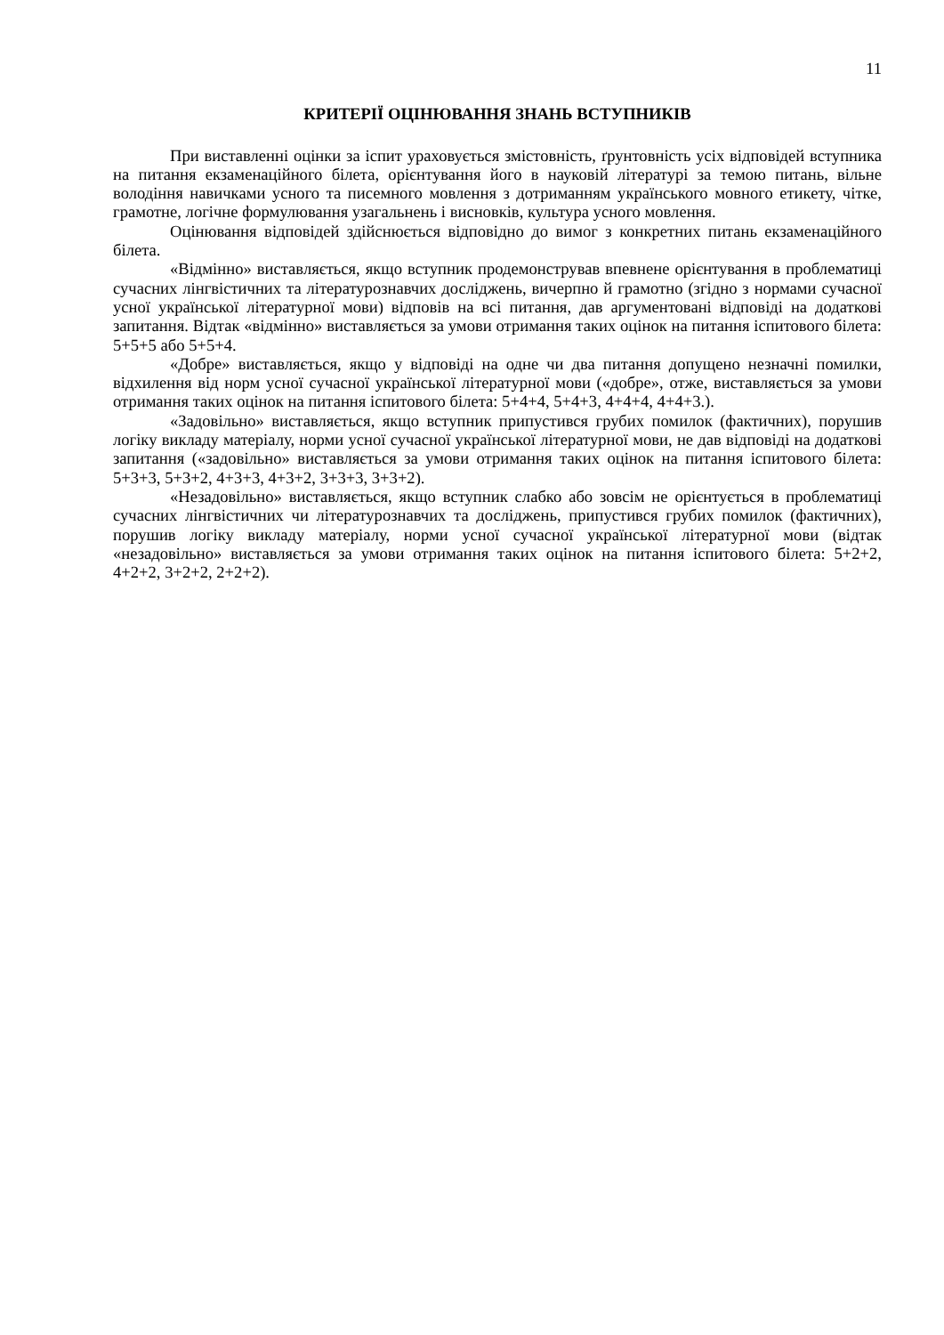11
КРИТЕРІЇ ОЦІНЮВАННЯ ЗНАНЬ ВСТУПНИКІВ
При виставленні оцінки за іспит ураховується змістовність, ґрунтовність усіх відповідей вступника на питання екзаменаційного білета, орієнтування його в науковій літературі за темою питань, вільне володіння навичками усного та писемного мовлення з дотриманням українського мовного етикету, чітке, грамотне, логічне формулювання узагальнень і висновків, культура усного мовлення.
Оцінювання відповідей здійснюється відповідно до вимог з конкретних питань екзаменаційного білета.
«Відмінно» виставляється, якщо вступник продемонстрував впевнене орієнтування в проблематиці сучасних лінгвістичних та літературознавчих досліджень, вичерпно й грамотно (згідно з нормами сучасної усної української літературної мови) відповів на всі питання, дав аргументовані відповіді на додаткові запитання. Відтак «відмінно» виставляється за умови отримання таких оцінок на питання іспитового білета: 5+5+5 або 5+5+4.
«Добре» виставляється, якщо у відповіді на одне чи два питання допущено незначні помилки, відхилення від норм усної сучасної української літературної мови («добре», отже, виставляється за умови отримання таких оцінок на питання іспитового білета: 5+4+4, 5+4+3, 4+4+4, 4+4+3.).
«Задовільно» виставляється, якщо вступник припустився грубих помилок (фактичних), порушив логіку викладу матеріалу, норми усної сучасної української літературної мови, не дав відповіді на додаткові запитання («задовільно» виставляється за умови отримання таких оцінок на питання іспитового білета: 5+3+3, 5+3+2, 4+3+3, 4+3+2, 3+3+3, 3+3+2).
«Незадовільно» виставляється, якщо вступник слабко або зовсім не орієнтується в проблематиці сучасних лінгвістичних чи літературознавчих та досліджень, припустився грубих помилок (фактичних), порушив логіку викладу матеріалу, норми усної сучасної української літературної мови (відтак «незадовільно» виставляється за умови отримання таких оцінок на питання іспитового білета: 5+2+2, 4+2+2, 3+2+2, 2+2+2).